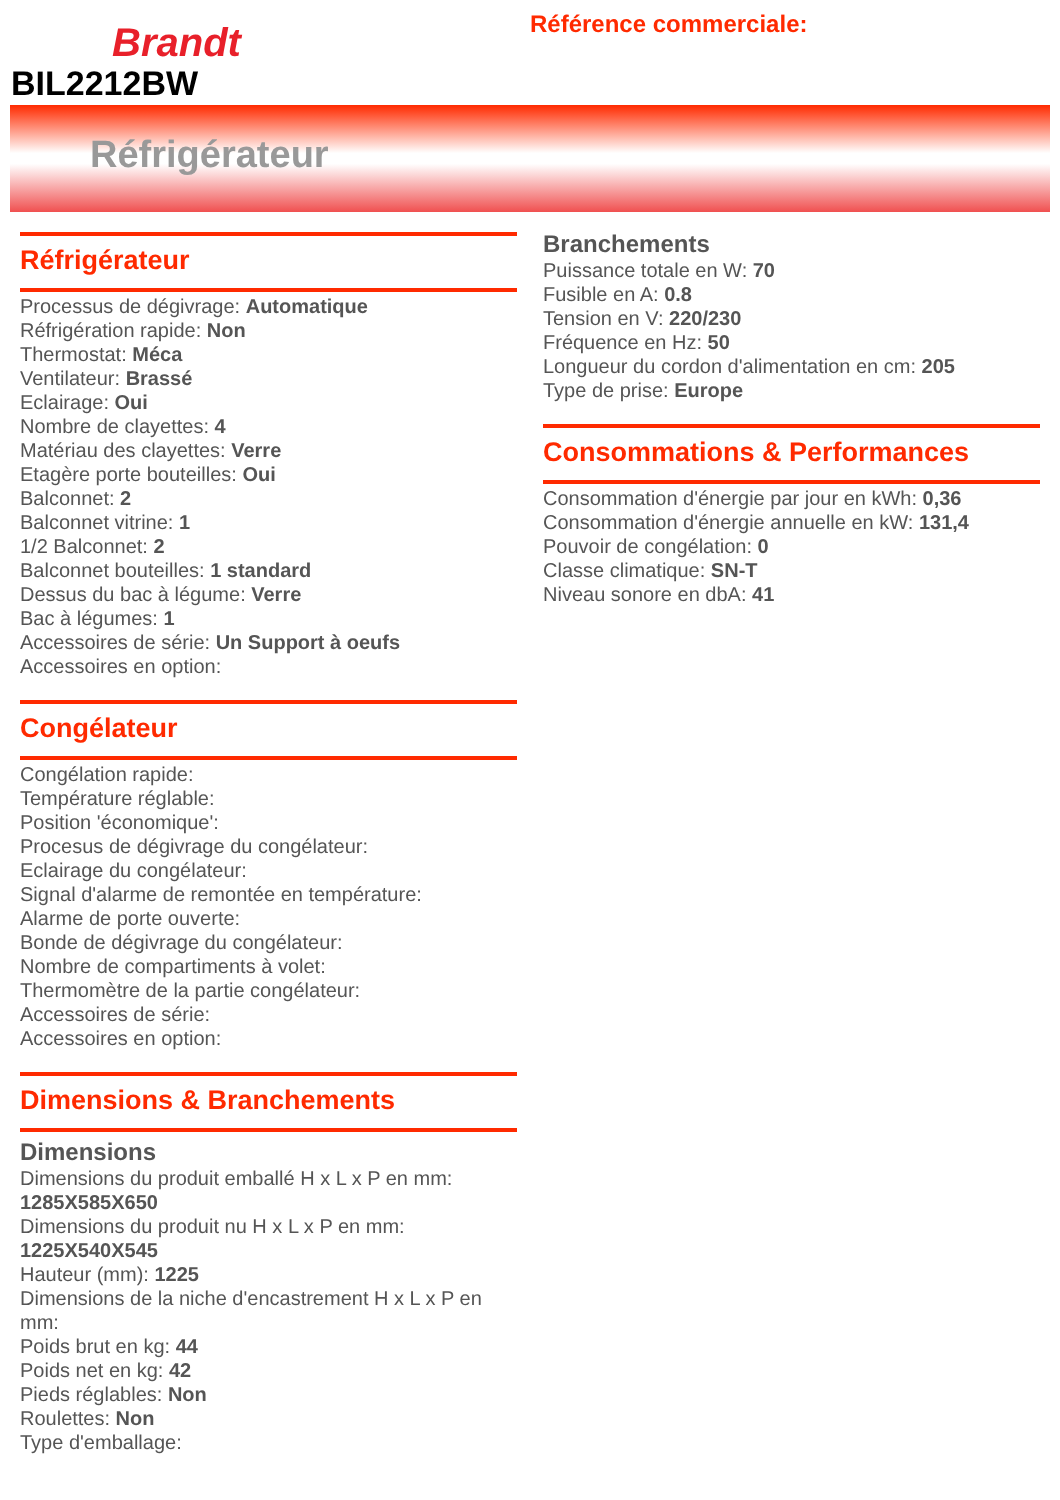Brandt
BIL2212BW
Référence commerciale:
Réfrigérateur
Réfrigérateur
Processus de dégivrage: Automatique
Réfrigération rapide: Non
Thermostat: Méca
Ventilateur: Brassé
Eclairage: Oui
Nombre de clayettes: 4
Matériau des clayettes: Verre
Etagère porte bouteilles: Oui
Balconnet: 2
Balconnet vitrine: 1
1/2 Balconnet: 2
Balconnet bouteilles: 1 standard
Dessus du bac à légume: Verre
Bac à légumes: 1
Accessoires de série: Un Support à oeufs
Accessoires en option:
Congélateur
Congélation rapide:
Température réglable:
Position 'économique':
Procesus de dégivrage du congélateur:
Eclairage du congélateur:
Signal d'alarme de remontée en température:
Alarme de porte ouverte:
Bonde de dégivrage du congélateur:
Nombre de compartiments à volet:
Thermomètre de la partie congélateur:
Accessoires de série:
Accessoires en option:
Dimensions & Branchements
Dimensions
Dimensions du produit emballé H x L x P en mm: 1285X585X650
Dimensions du produit nu H x L x P en mm: 1225X540X545
Hauteur (mm): 1225
Dimensions de la niche d'encastrement H x L x P en mm:
Poids brut en kg: 44
Poids net en kg: 42
Pieds réglables: Non
Roulettes: Non
Type d'emballage:
Branchements
Puissance totale en W: 70
Fusible en A: 0.8
Tension en V: 220/230
Fréquence en Hz: 50
Longueur du cordon d'alimentation en cm: 205
Type de prise: Europe
Consommations & Performances
Consommation d'énergie par jour en kWh: 0,36
Consommation d'énergie annuelle en kW: 131,4
Pouvoir de congélation: 0
Classe climatique: SN-T
Niveau sonore en dbA: 41